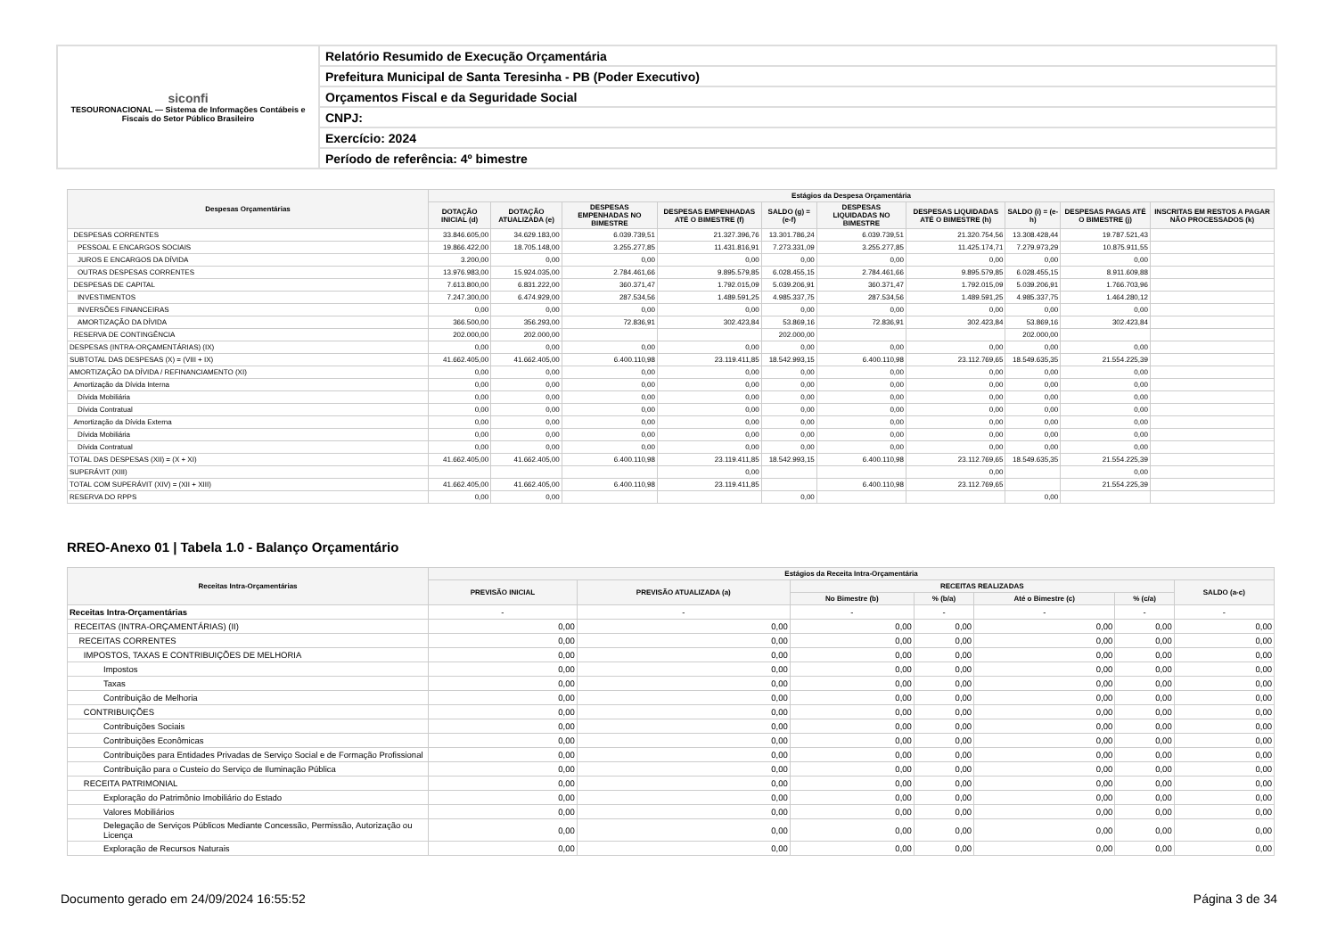| siconfi TESOURONACIONAL — Sistema de Informações Contábeis e Fiscais do Setor Público Brasileiro | Relatório Resumido de Execução Orçamentária |
| | Prefeitura Municipal de Santa Teresinha - PB (Poder Executivo) |
| | Orçamentos Fiscal e da Seguridade Social |
| | CNPJ: |
| | Exercício: 2024 |
| | Período de referência: 4º bimestre |
| Despesas Orçamentárias | Estágios da Despesa Orçamentária | | | | | | | | | |
| --- | --- | --- | --- | --- | --- | --- | --- | --- | --- | --- |
| | DOTAÇÃO INICIAL (d) | DOTAÇÃO ATUALIZADA (e) | DESPESAS EMPENHADAS NO BIMESTRE | DESPESAS EMPENHADAS ATÉ O BIMESTRE (f) | SALDO (g) = (e-f) | DESPESAS LIQUIDADAS NO BIMESTRE | DESPESAS LIQUIDADAS ATÉ O BIMESTRE (h) | SALDO (i) = (e-h) | DESPESAS PAGAS ATÉ O BIMESTRE (j) | INSCRITAS EM RESTOS A PAGAR NÃO PROCESSADOS (k) |
| DESPESAS CORRENTES | 33.846.605,00 | 34.629.183,00 | 6.039.739,51 | 21.327.396,76 | 13.301.786,24 | 6.039.739,51 | 21.320.754,56 | 13.308.428,44 | 19.787.521,43 | |
| PESSOAL E ENCARGOS SOCIAIS | 19.866.422,00 | 18.705.148,00 | 3.255.277,85 | 11.431.816,91 | 7.273.331,09 | 3.255.277,85 | 11.425.174,71 | 7.279.973,29 | 10.875.911,55 | |
| JUROS E ENCARGOS DA DÍVIDA | 3.200,00 | 0,00 | 0,00 | 0,00 | 0,00 | 0,00 | 0,00 | 0,00 | 0,00 | |
| OUTRAS DESPESAS CORRENTES | 13.976.983,00 | 15.924.035,00 | 2.784.461,66 | 9.895.579,85 | 6.028.455,15 | 2.784.461,66 | 9.895.579,85 | 6.028.455,15 | 8.911.609,88 | |
| DESPESAS DE CAPITAL | 7.613.800,00 | 6.831.222,00 | 360.371,47 | 1.792.015,09 | 5.039.206,91 | 360.371,47 | 1.792.015,09 | 5.039.206,91 | 1.766.703,96 | |
| INVESTIMENTOS | 7.247.300,00 | 6.474.929,00 | 287.534,56 | 1.489.591,25 | 4.985.337,75 | 287.534,56 | 1.489.591,25 | 4.985.337,75 | 1.464.280,12 | |
| INVERSÕES FINANCEIRAS | 0,00 | 0,00 | 0,00 | 0,00 | 0,00 | 0,00 | 0,00 | 0,00 | 0,00 | |
| AMORTIZAÇÃO DA DÍVIDA | 366.500,00 | 356.293,00 | 72.836,91 | 302.423,84 | 53.869,16 | 72.836,91 | 302.423,84 | 53.869,16 | 302.423,84 | |
| RESERVA DE CONTINGÊNCIA | 202.000,00 | 202.000,00 | | | 202.000,00 | | | 202.000,00 | | |
| DESPESAS (INTRA-ORÇAMENTÁRIAS) (IX) | 0,00 | 0,00 | 0,00 | 0,00 | 0,00 | 0,00 | 0,00 | 0,00 | 0,00 | |
| SUBTOTAL DAS DESPESAS (X) = (VIII + IX) | 41.662.405,00 | 41.662.405,00 | 6.400.110,98 | 23.119.411,85 | 18.542.993,15 | 6.400.110,98 | 23.112.769,65 | 18.549.635,35 | 21.554.225,39 | |
| AMORTIZAÇÃO DA DÍVIDA / REFINANCIAMENTO (XI) | 0,00 | 0,00 | 0,00 | 0,00 | 0,00 | 0,00 | 0,00 | 0,00 | 0,00 | |
| Amortização da Dívida Interna | 0,00 | 0,00 | 0,00 | 0,00 | 0,00 | 0,00 | 0,00 | 0,00 | 0,00 | |
| Dívida Mobiliária | 0,00 | 0,00 | 0,00 | 0,00 | 0,00 | 0,00 | 0,00 | 0,00 | 0,00 | |
| Dívida Contratual | 0,00 | 0,00 | 0,00 | 0,00 | 0,00 | 0,00 | 0,00 | 0,00 | 0,00 | |
| Amortização da Dívida Externa | 0,00 | 0,00 | 0,00 | 0,00 | 0,00 | 0,00 | 0,00 | 0,00 | 0,00 | |
| Dívida Mobiliária | 0,00 | 0,00 | 0,00 | 0,00 | 0,00 | 0,00 | 0,00 | 0,00 | 0,00 | |
| Dívida Contratual | 0,00 | 0,00 | 0,00 | 0,00 | 0,00 | 0,00 | 0,00 | 0,00 | 0,00 | |
| TOTAL DAS DESPESAS (XII) = (X + XI) | 41.662.405,00 | 41.662.405,00 | 6.400.110,98 | 23.119.411,85 | 18.542.993,15 | 6.400.110,98 | 23.112.769,65 | 18.549.635,35 | 21.554.225,39 | |
| SUPERÁVIT (XIII) | | | | 0,00 | | | 0,00 | | 0,00 | |
| TOTAL COM SUPERÁVIT (XIV) = (XII + XIII) | 41.662.405,00 | 41.662.405,00 | 6.400.110,98 | 23.119.411,85 | | 6.400.110,98 | 23.112.769,65 | | 21.554.225,39 | |
| RESERVA DO RPPS | 0,00 | 0,00 | | | 0,00 | | | 0,00 | | |
RREO-Anexo 01 | Tabela 1.0 - Balanço Orçamentário
| Receitas Intra-Orçamentárias | Estágios da Receita Intra-Orçamentária | | | | | | |
| --- | --- | --- | --- | --- | --- | --- | --- |
| | PREVISÃO INICIAL | PREVISÃO ATUALIZADA (a) | RECEITAS REALIZADAS | | | | SALDO (a-c) |
| | | | No Bimestre (b) | % (b/a) | Até o Bimestre (c) | % (c/a) | |
| Receitas Intra-Orçamentárias | - | - | - | - | - | - | - |
| RECEITAS (INTRA-ORÇAMENTÁRIAS) (II) | 0,00 | 0,00 | 0,00 | 0,00 | 0,00 | 0,00 | 0,00 |
| RECEITAS CORRENTES | 0,00 | 0,00 | 0,00 | 0,00 | 0,00 | 0,00 | 0,00 |
| IMPOSTOS, TAXAS E CONTRIBUIÇÕES DE MELHORIA | 0,00 | 0,00 | 0,00 | 0,00 | 0,00 | 0,00 | 0,00 |
| Impostos | 0,00 | 0,00 | 0,00 | 0,00 | 0,00 | 0,00 | 0,00 |
| Taxas | 0,00 | 0,00 | 0,00 | 0,00 | 0,00 | 0,00 | 0,00 |
| Contribuição de Melhoria | 0,00 | 0,00 | 0,00 | 0,00 | 0,00 | 0,00 | 0,00 |
| CONTRIBUIÇÕES | 0,00 | 0,00 | 0,00 | 0,00 | 0,00 | 0,00 | 0,00 |
| Contribuições Sociais | 0,00 | 0,00 | 0,00 | 0,00 | 0,00 | 0,00 | 0,00 |
| Contribuições Econômicas | 0,00 | 0,00 | 0,00 | 0,00 | 0,00 | 0,00 | 0,00 |
| Contribuições para Entidades Privadas de Serviço Social e de Formação Profissional | 0,00 | 0,00 | 0,00 | 0,00 | 0,00 | 0,00 | 0,00 |
| Contribuição para o Custeio do Serviço de Iluminação Pública | 0,00 | 0,00 | 0,00 | 0,00 | 0,00 | 0,00 | 0,00 |
| RECEITA PATRIMONIAL | 0,00 | 0,00 | 0,00 | 0,00 | 0,00 | 0,00 | 0,00 |
| Exploração do Patrimônio Imobiliário do Estado | 0,00 | 0,00 | 0,00 | 0,00 | 0,00 | 0,00 | 0,00 |
| Valores Mobiliários | 0,00 | 0,00 | 0,00 | 0,00 | 0,00 | 0,00 | 0,00 |
| Delegação de Serviços Públicos Mediante Concessão, Permissão, Autorização ou Licença | 0,00 | 0,00 | 0,00 | 0,00 | 0,00 | 0,00 | 0,00 |
| Exploração de Recursos Naturais | 0,00 | 0,00 | 0,00 | 0,00 | 0,00 | 0,00 | 0,00 |
Documento gerado em 24/09/2024 16:55:52 Página 3 de 34